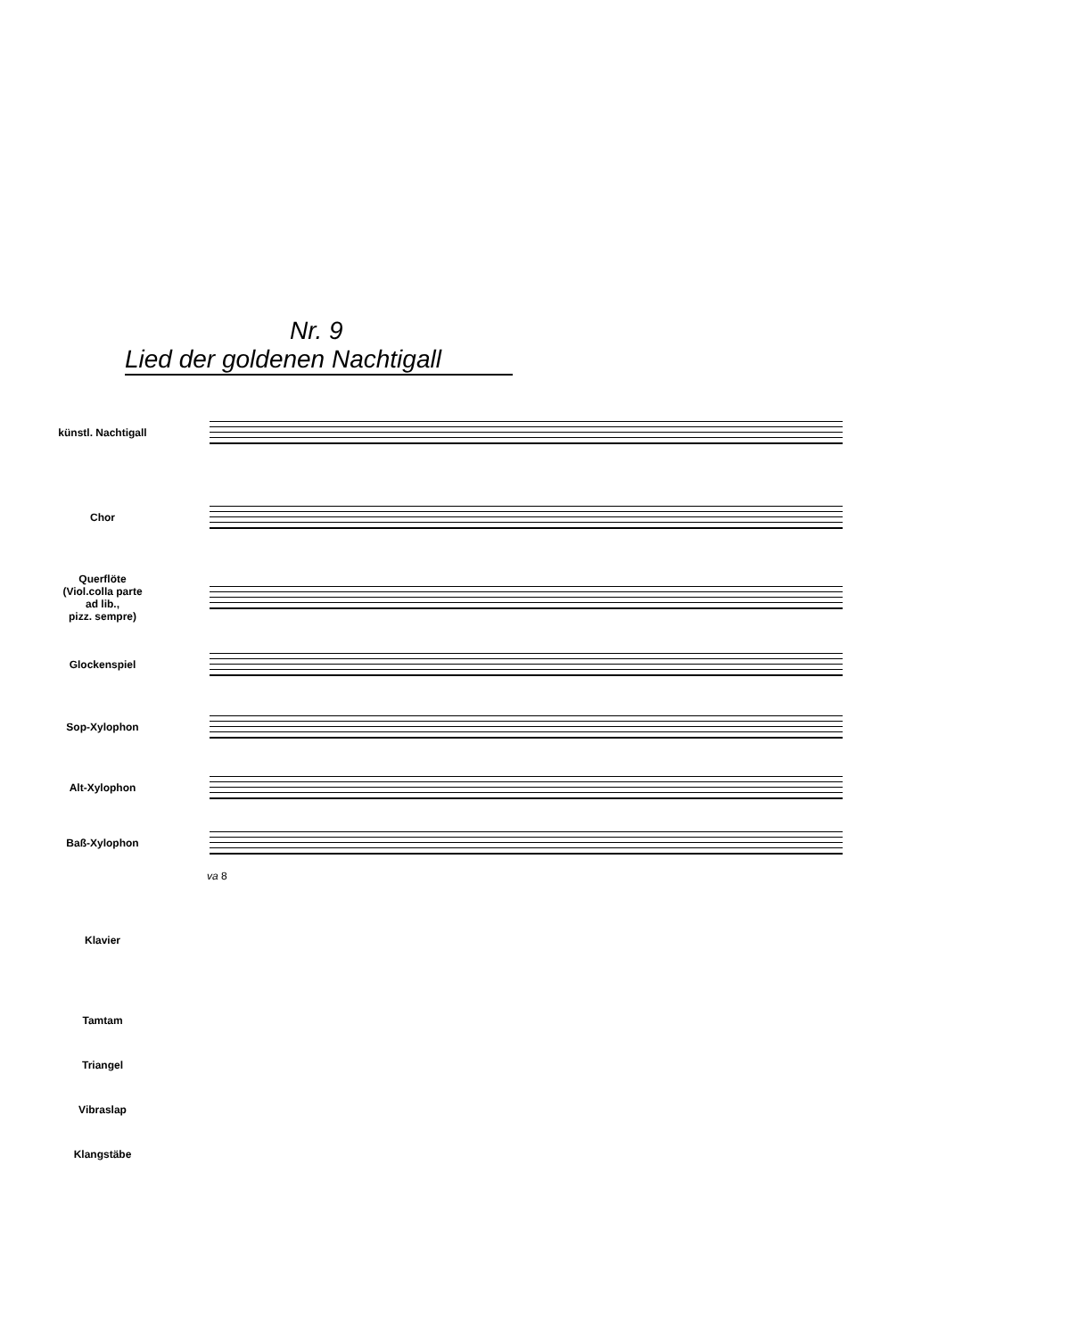Nr. 9
Lied der goldenen Nachtigall
künstl. Nachtigall
Chor
Querflöte
(Viol.colla parte
ad lib.,
pizz. sempre)
Glockenspiel
Sop-Xylophon
Alt-Xylophon
Baß-Xylophon
va 8
Klavier
Tamtam
Triangel
Vibraslap
Klangstäbe